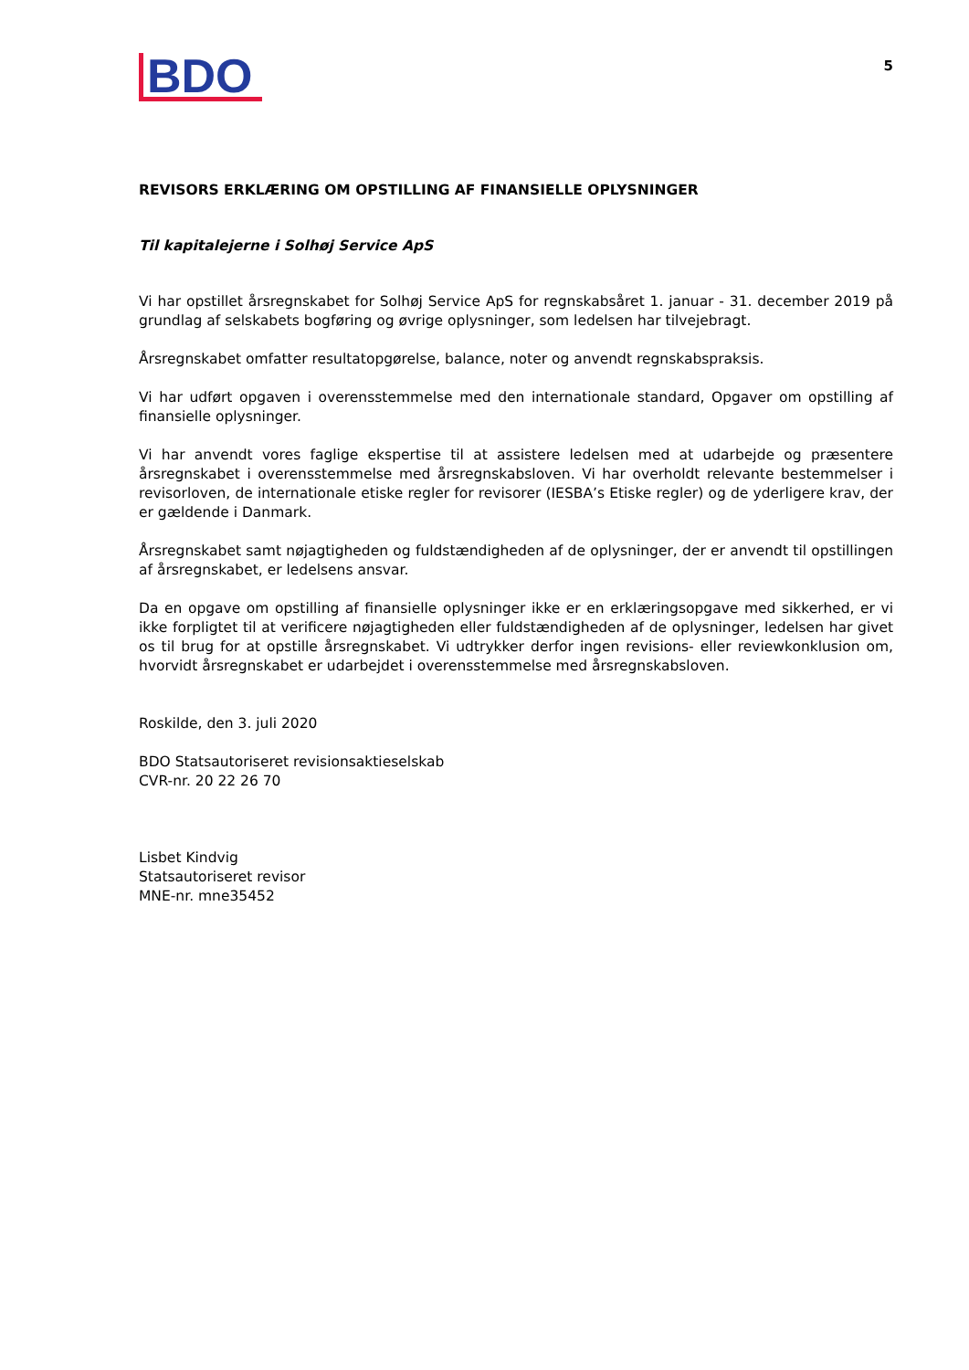BDO
5
REVISORS ERKLÆRING OM OPSTILLING AF FINANSIELLE OPLYSNINGER
Til kapitalejerne i Solhøj Service ApS
Vi har opstillet årsregnskabet for Solhøj Service ApS for regnskabsåret 1. januar - 31. december 2019 på grundlag af selskabets bogføring og øvrige oplysninger, som ledelsen har tilvejebragt.
Årsregnskabet omfatter resultatopgørelse, balance, noter og anvendt regnskabspraksis.
Vi har udført opgaven i overensstemmelse med den internationale standard, Opgaver om opstilling af finansielle oplysninger.
Vi har anvendt vores faglige ekspertise til at assistere ledelsen med at udarbejde og præsentere årsregnskabet i overensstemmelse med årsregnskabsloven. Vi har overholdt relevante bestemmelser i revisorloven, de internationale etiske regler for revisorer (IESBA’s Etiske regler) og de yderligere krav, der er gældende i Danmark.
Årsregnskabet samt nøjagtigheden og fuldstændigheden af de oplysninger, der er anvendt til opstillingen af årsregnskabet, er ledelsens ansvar.
Da en opgave om opstilling af finansielle oplysninger ikke er en erklæringsopgave med sikkerhed, er vi ikke forpligtet til at verificere nøjagtigheden eller fuldstændigheden af de oplysninger, ledelsen har givet os til brug for at opstille årsregnskabet. Vi udtrykker derfor ingen revisions- eller reviewkonklusion om, hvorvidt årsregnskabet er udarbejdet i overensstemmelse med årsregnskabsloven.
Roskilde, den 3. juli 2020
BDO Statsautoriseret revisionsaktieselskab
CVR-nr. 20 22 26 70
Lisbet Kindvig
Statsautoriseret revisor
MNE-nr. mne35452